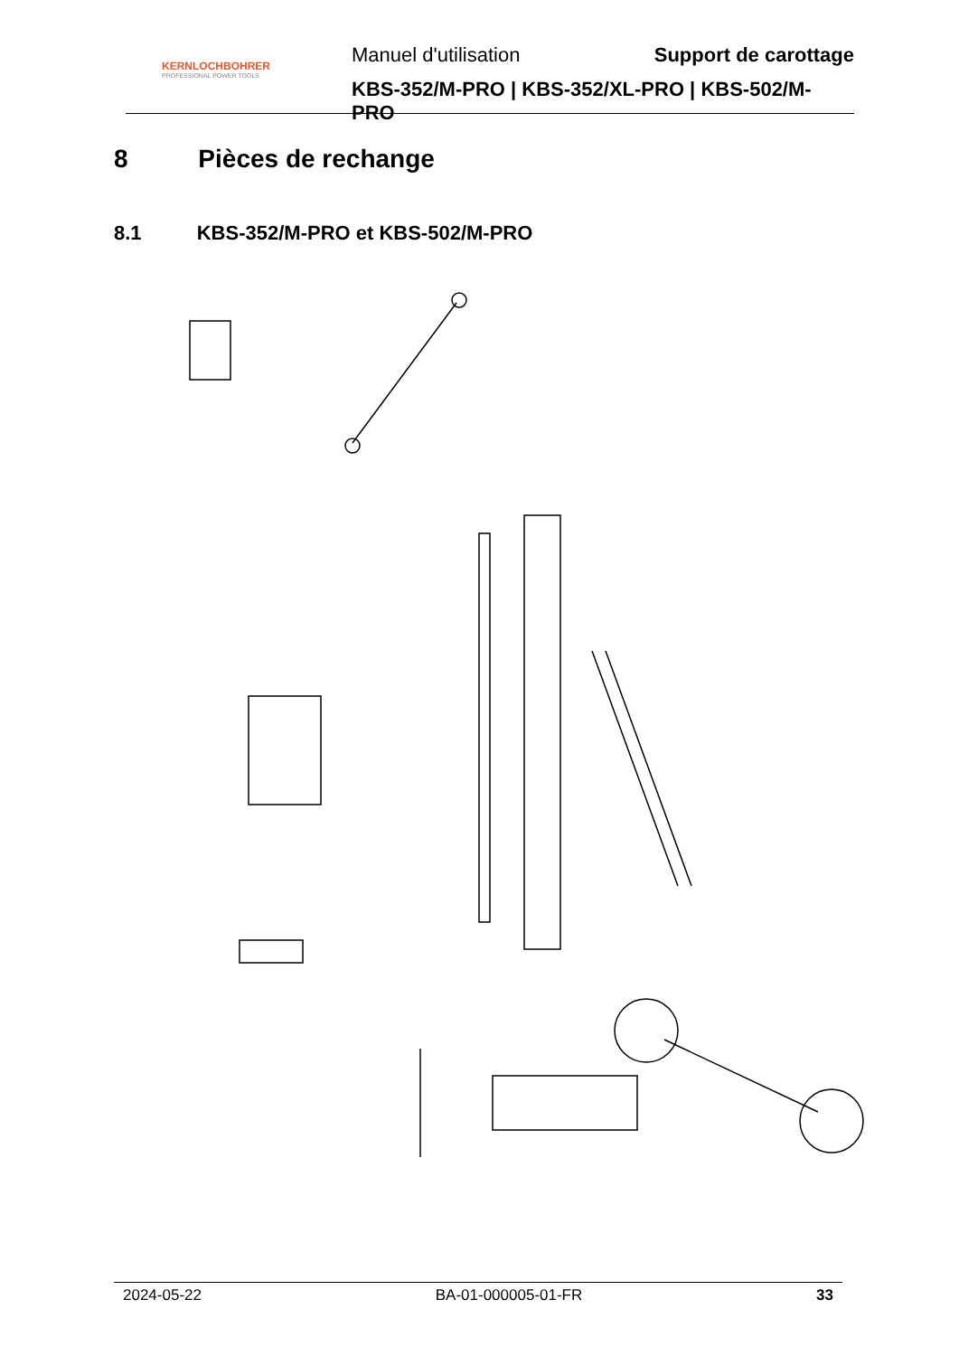KERNLOCHBOHRER
PROFESSIONAL POWER TOOLS
Manuel d'utilisation Support de carottage
KBS-352/M-PRO | KBS-352/XL-PRO | KBS-502/M-PRO
8 Pièces de rechange
8.1 KBS-352/M-PRO et KBS-502/M-PRO
2024-05-22 BA-01-000005-01-FR 33